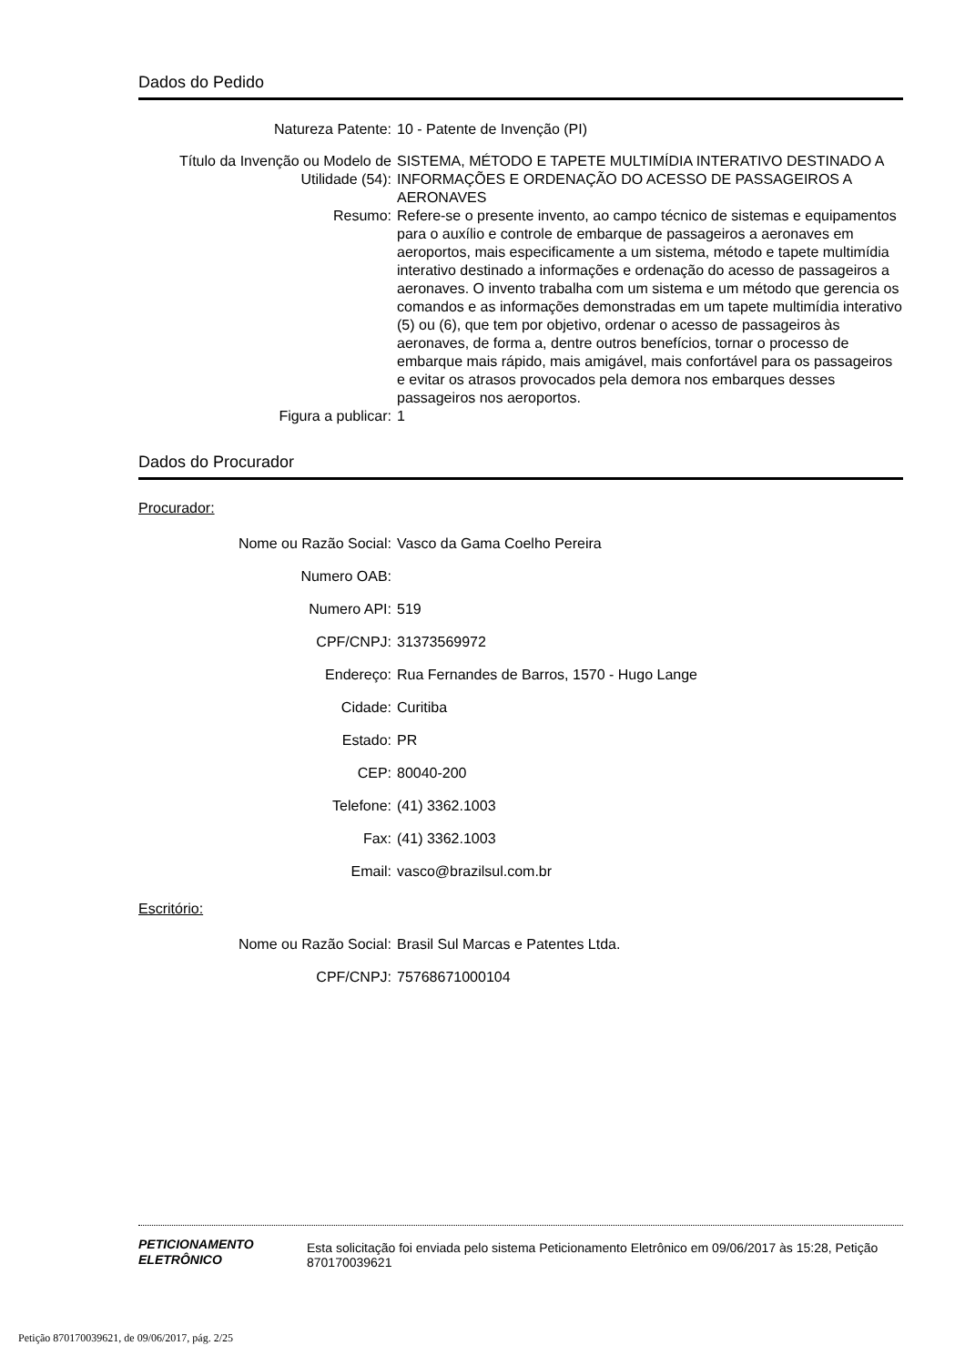Dados do Pedido
Natureza Patente: 10 - Patente de Invenção (PI)
Título da Invenção ou Modelo de Utilidade (54):
SISTEMA, MÉTODO E TAPETE MULTIMÍDIA INTERATIVO DESTINADO A INFORMAÇÕES E ORDENAÇÃO DO ACESSO DE PASSAGEIROS A AERONAVES
Resumo: Refere-se o presente invento, ao campo técnico de sistemas e equipamentos para o auxílio e controle de embarque de passageiros a aeronaves em aeroportos, mais especificamente a um sistema, método e tapete multimídia interativo destinado a informações e ordenação do acesso de passageiros a aeronaves. O invento trabalha com um sistema e um método que gerencia os comandos e as informações demonstradas em um tapete multimídia interativo (5) ou (6), que tem por objetivo, ordenar o acesso de passageiros às aeronaves, de forma a, dentre outros benefícios, tornar o processo de embarque mais rápido, mais amigável, mais confortável para os passageiros e evitar os atrasos provocados pela demora nos embarques desses passageiros nos aeroportos.
Figura a publicar: 1
Dados do Procurador
Procurador:
Nome ou Razão Social: Vasco da Gama Coelho Pereira
Numero OAB:
Numero API: 519
CPF/CNPJ: 31373569972
Endereço: Rua Fernandes de Barros, 1570 - Hugo Lange
Cidade: Curitiba
Estado: PR
CEP: 80040-200
Telefone: (41) 3362.1003
Fax: (41) 3362.1003
Email: vasco@brazilsul.com.br
Escritório:
Nome ou Razão Social: Brasil Sul Marcas e Patentes Ltda.
CPF/CNPJ: 75768671000104
PETICIONAMENTO
ELETRÔNICO
Esta solicitação foi enviada pelo sistema Peticionamento Eletrônico em 09/06/2017 às 15:28, Petição 870170039621
Petição 870170039621, de 09/06/2017, pág. 2/25